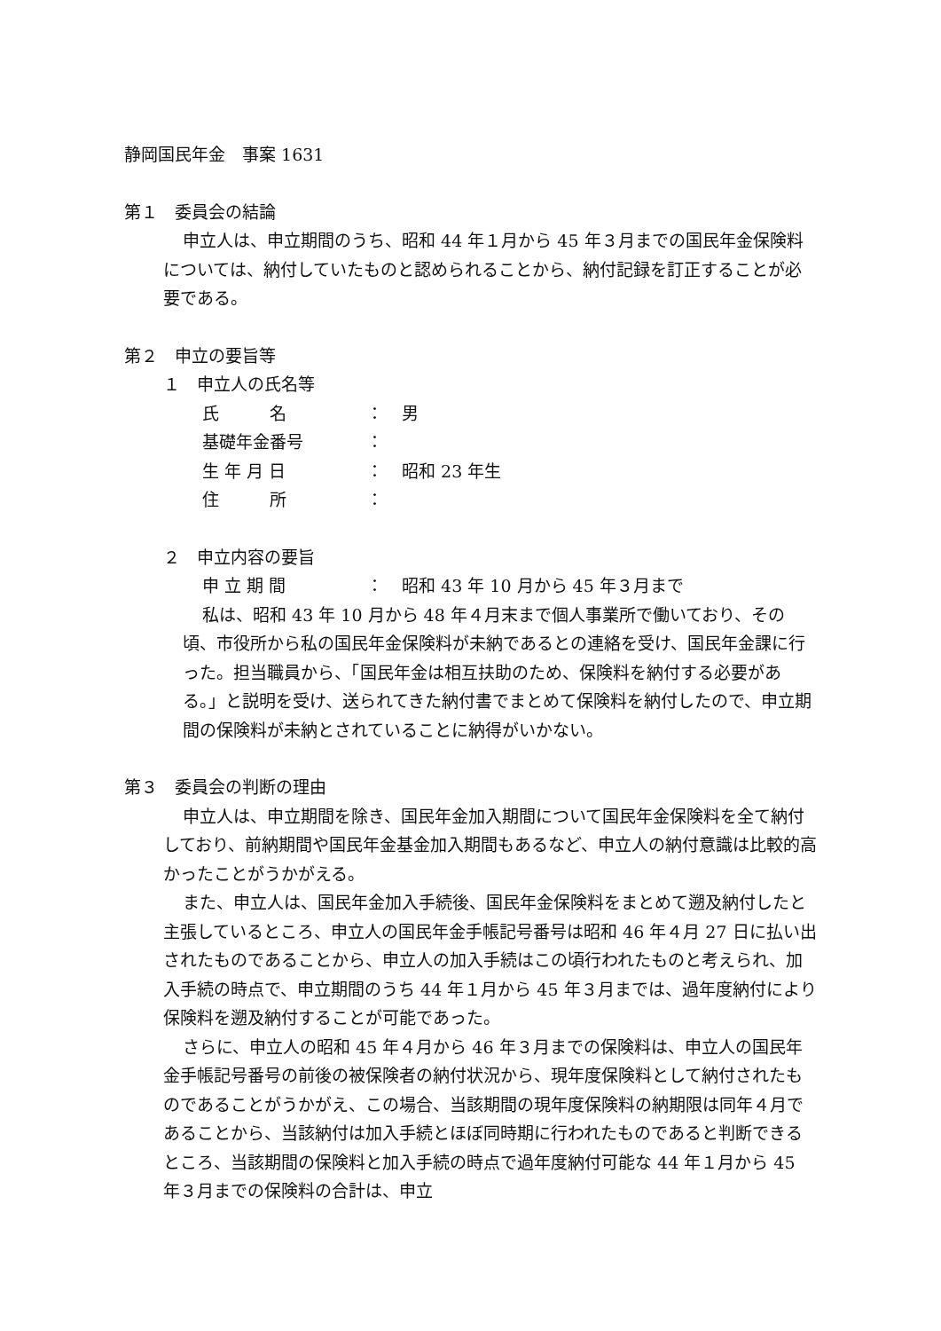静岡国民年金　事案 1631
第１　委員会の結論
申立人は、申立期間のうち、昭和 44 年１月から 45 年３月までの国民年金保険料については、納付していたものと認められることから、納付記録を訂正することが必要である。
第２　申立の要旨等
１　申立人の氏名等
氏　　　名 ： 男
基礎年金番号 ：
生 年 月 日 ： 昭和 23 年生
住　　　所 ：
２　申立内容の要旨
申 立 期 間 ： 昭和 43 年 10 月から 45 年３月まで
私は、昭和 43 年 10 月から 48 年４月末まで個人事業所で働いており、その頃、市役所から私の国民年金保険料が未納であるとの連絡を受け、国民年金課に行った。担当職員から、「国民年金は相互扶助のため、保険料を納付する必要がある。」と説明を受け、送られてきた納付書でまとめて保険料を納付したので、申立期間の保険料が未納とされていることに納得がいかない。
第３　委員会の判断の理由
申立人は、申立期間を除き、国民年金加入期間について国民年金保険料を全て納付しており、前納期間や国民年金基金加入期間もあるなど、申立人の納付意識は比較的高かったことがうかがえる。
また、申立人は、国民年金加入手続後、国民年金保険料をまとめて遡及納付したと主張しているところ、申立人の国民年金手帳記号番号は昭和 46 年４月 27 日に払い出されたものであることから、申立人の加入手続はこの頃行われたものと考えられ、加入手続の時点で、申立期間のうち 44 年１月から 45 年３月までは、過年度納付により保険料を遡及納付することが可能であった。
さらに、申立人の昭和 45 年４月から 46 年３月までの保険料は、申立人の国民年金手帳記号番号の前後の被保険者の納付状況から、現年度保険料として納付されたものであることがうかがえ、この場合、当該期間の現年度保険料の納期限は同年４月であることから、当該納付は加入手続とほぼ同時期に行われたものであると判断できるところ、当該期間の保険料と加入手続の時点で過年度納付可能な 44 年１月から 45 年３月までの保険料の合計は、申立